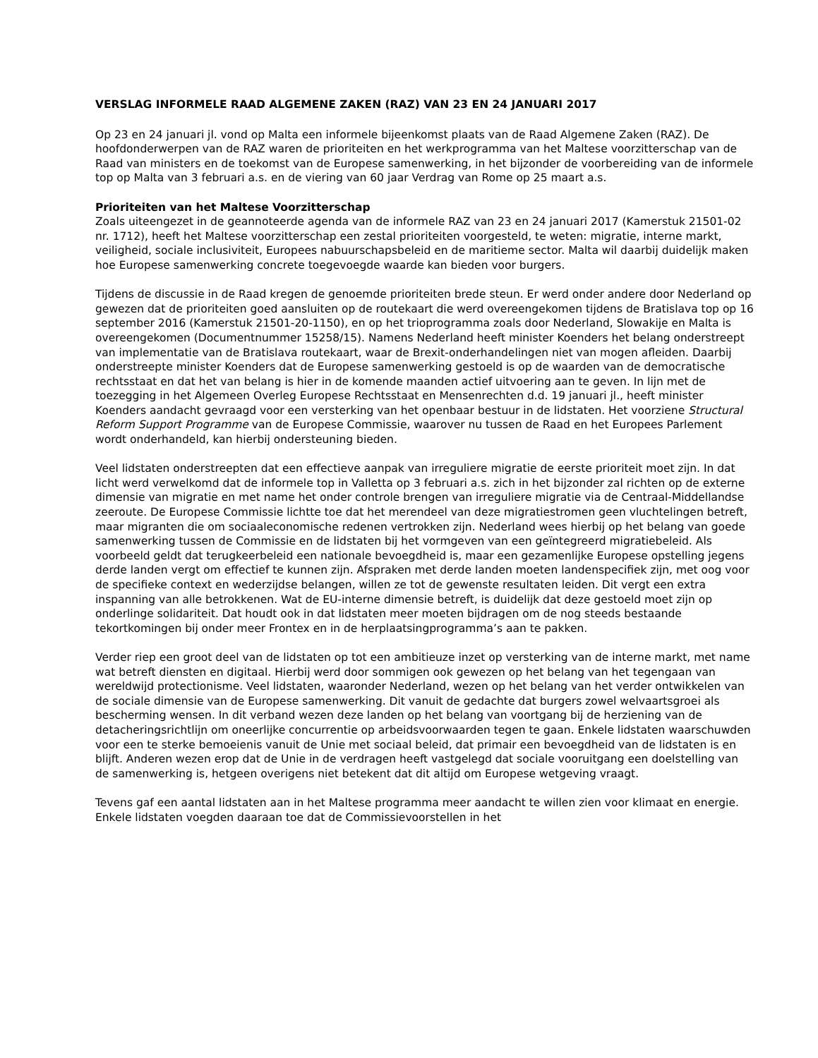VERSLAG INFORMELE RAAD ALGEMENE ZAKEN (RAZ) VAN 23 EN 24 JANUARI 2017
Op 23 en 24 januari jl. vond op Malta een informele bijeenkomst plaats van de Raad Algemene Zaken (RAZ). De hoofdonderwerpen van de RAZ waren de prioriteiten en het werkprogramma van het Maltese voorzitterschap van de Raad van ministers en de toekomst van de Europese samenwerking, in het bijzonder de voorbereiding van de informele top op Malta van 3 februari a.s. en de viering van 60 jaar Verdrag van Rome op 25 maart a.s.
Prioriteiten van het Maltese Voorzitterschap
Zoals uiteengezet in de geannoteerde agenda van de informele RAZ van 23 en 24 januari 2017 (Kamerstuk 21501-02 nr. 1712), heeft het Maltese voorzitterschap een zestal prioriteiten voorgesteld, te weten: migratie, interne markt, veiligheid, sociale inclusiviteit, Europees nabuurschapsbeleid en de maritieme sector. Malta wil daarbij duidelijk maken hoe Europese samenwerking concrete toegevoegde waarde kan bieden voor burgers.
Tijdens de discussie in de Raad kregen de genoemde prioriteiten brede steun. Er werd onder andere door Nederland op gewezen dat de prioriteiten goed aansluiten op de routekaart die werd overeengekomen tijdens de Bratislava top op 16 september 2016 (Kamerstuk 21501-20-1150), en op het trioprogramma zoals door Nederland, Slowakije en Malta is overeengekomen (Documentnummer 15258/15). Namens Nederland heeft minister Koenders het belang onderstreept van implementatie van de Bratislava routekaart, waar de Brexit-onderhandelingen niet van mogen afleiden. Daarbij onderstreepte minister Koenders dat de Europese samenwerking gestoeld is op de waarden van de democratische rechtsstaat en dat het van belang is hier in de komende maanden actief uitvoering aan te geven. In lijn met de toezegging in het Algemeen Overleg Europese Rechtsstaat en Mensenrechten d.d. 19 januari jl., heeft minister Koenders aandacht gevraagd voor een versterking van het openbaar bestuur in de lidstaten. Het voorziene Structural Reform Support Programme van de Europese Commissie, waarover nu tussen de Raad en het Europees Parlement wordt onderhandeld, kan hierbij ondersteuning bieden.
Veel lidstaten onderstreepten dat een effectieve aanpak van irreguliere migratie de eerste prioriteit moet zijn. In dat licht werd verwelkomd dat de informele top in Valletta op 3 februari a.s. zich in het bijzonder zal richten op de externe dimensie van migratie en met name het onder controle brengen van irreguliere migratie via de Centraal-Middellandse zeeroute. De Europese Commissie lichtte toe dat het merendeel van deze migratiestromen geen vluchtelingen betreft, maar migranten die om sociaaleconomische redenen vertrokken zijn. Nederland wees hierbij op het belang van goede samenwerking tussen de Commissie en de lidstaten bij het vormgeven van een geïntegreerd migratiebeleid. Als voorbeeld geldt dat terugkeerbeleid een nationale bevoegdheid is, maar een gezamenlijke Europese opstelling jegens derde landen vergt om effectief te kunnen zijn. Afspraken met derde landen moeten landenspecifiek zijn, met oog voor de specifieke context en wederzijdse belangen, willen ze tot de gewenste resultaten leiden. Dit vergt een extra inspanning van alle betrokkenen. Wat de EU-interne dimensie betreft, is duidelijk dat deze gestoeld moet zijn op onderlinge solidariteit. Dat houdt ook in dat lidstaten meer moeten bijdragen om de nog steeds bestaande tekortkomingen bij onder meer Frontex en in de herplaatsingprogramma’s aan te pakken.
Verder riep een groot deel van de lidstaten op tot een ambitieuze inzet op versterking van de interne markt, met name wat betreft diensten en digitaal. Hierbij werd door sommigen ook gewezen op het belang van het tegengaan van wereldwijd protectionisme. Veel lidstaten, waaronder Nederland, wezen op het belang van het verder ontwikkelen van de sociale dimensie van de Europese samenwerking. Dit vanuit de gedachte dat burgers zowel welvaartsgroei als bescherming wensen. In dit verband wezen deze landen op het belang van voortgang bij de herziening van de detacheringsrichtlijn om oneerlijke concurrentie op arbeidsvoorwaarden tegen te gaan. Enkele lidstaten waarschuwden voor een te sterke bemoeienis vanuit de Unie met sociaal beleid, dat primair een bevoegdheid van de lidstaten is en blijft. Anderen wezen erop dat de Unie in de verdragen heeft vastgelegd dat sociale vooruitgang een doelstelling van de samenwerking is, hetgeen overigens niet betekent dat dit altijd om Europese wetgeving vraagt.
Tevens gaf een aantal lidstaten aan in het Maltese programma meer aandacht te willen zien voor klimaat en energie. Enkele lidstaten voegden daaraan toe dat de Commissievoorstellen in het